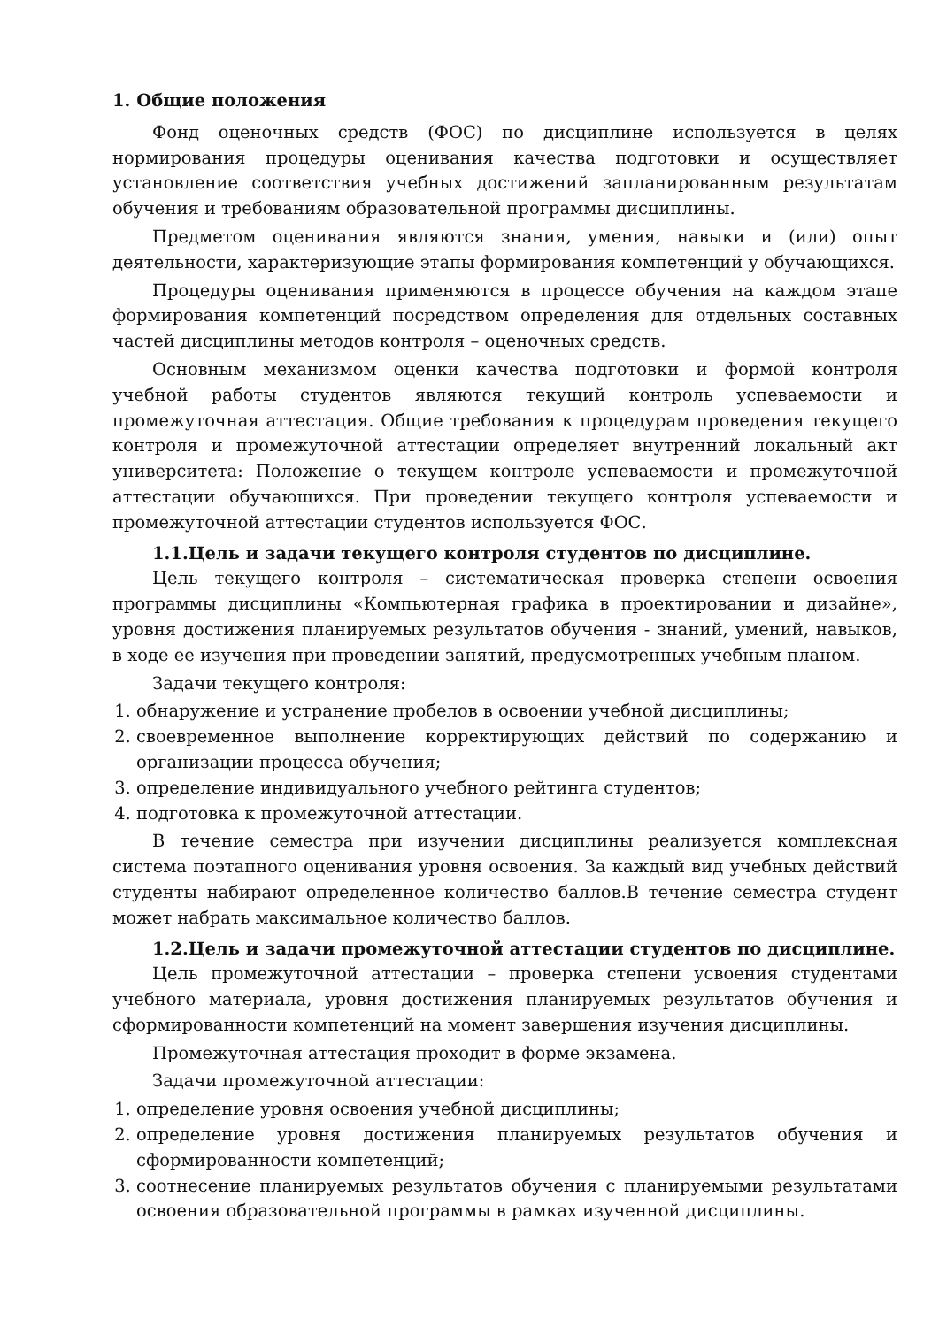1. Общие положения
Фонд оценочных средств (ФОС) по дисциплине используется в целях нормирования процедуры оценивания качества подготовки и осуществляет установление соответствия учебных достижений запланированным результатам обучения и требованиям образовательной программы дисциплины.
Предметом оценивания являются знания, умения, навыки и (или) опыт деятельности, характеризующие этапы формирования компетенций у обучающихся.
Процедуры оценивания применяются в процессе обучения на каждом этапе формирования компетенций посредством определения для отдельных составных частей дисциплины методов контроля – оценочных средств.
Основным механизмом оценки качества подготовки и формой контроля учебной работы студентов являются текущий контроль успеваемости и промежуточная аттестация. Общие требования к процедурам проведения текущего контроля и промежуточной аттестации определяет внутренний локальный акт университета: Положение о текущем контроле успеваемости и промежуточной аттестации обучающихся. При проведении текущего контроля успеваемости и промежуточной аттестации студентов используется ФОС.
1.1.Цель и задачи текущего контроля студентов по дисциплине.
Цель текущего контроля – систематическая проверка степени освоения программы дисциплины «Компьютерная графика в проектировании и дизайне», уровня достижения планируемых результатов обучения - знаний, умений, навыков, в ходе ее изучения при проведении занятий, предусмотренных учебным планом.
Задачи текущего контроля:
1. обнаружение и устранение пробелов в освоении учебной дисциплины;
2. своевременное выполнение корректирующих действий по содержанию и организации процесса обучения;
3. определение индивидуального учебного рейтинга студентов;
4. подготовка к промежуточной аттестации.
В течение семестра при изучении дисциплины реализуется комплексная система поэтапного оценивания уровня освоения. За каждый вид учебных действий студенты набирают определенное количество баллов.В течение семестра студент может набрать максимальное количество баллов.
1.2.Цель и задачи промежуточной аттестации студентов по дисциплине.
Цель промежуточной аттестации – проверка степени усвоения студентами учебного материала, уровня достижения планируемых результатов обучения и сформированности компетенций на момент завершения изучения дисциплины.
Промежуточная аттестация проходит в форме экзамена.
Задачи промежуточной аттестации:
1. определение уровня освоения учебной дисциплины;
2. определение уровня достижения планируемых результатов обучения и сформированности компетенций;
3. соотнесение планируемых результатов обучения с планируемыми результатами освоения образовательной программы в рамках изученной дисциплины.